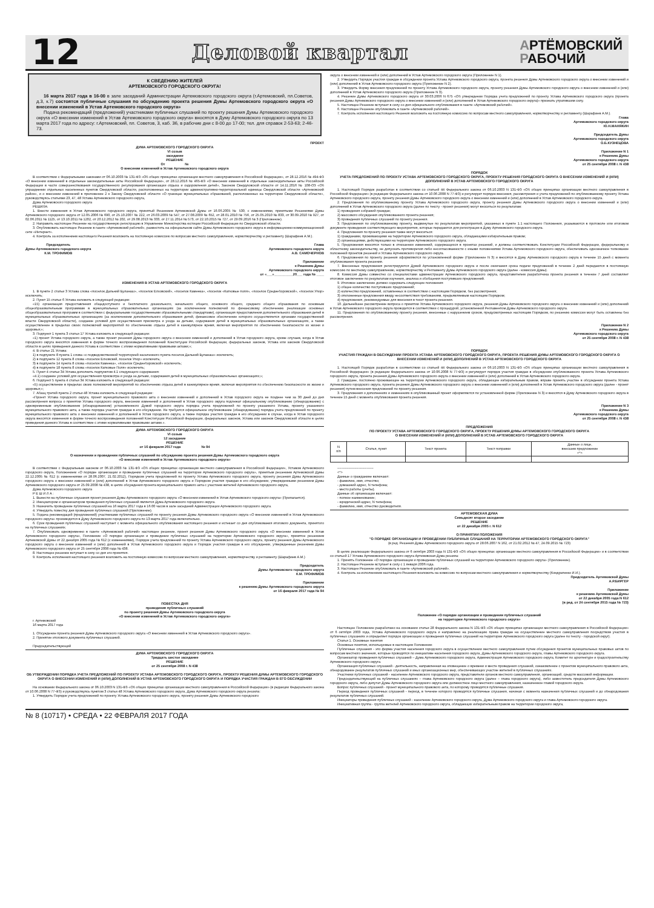12
Деловой квартал
АРТЁМОВСКИЙ
РАБОЧИЙ
К СВЕДЕНИЮ ЖИТЕЛЕЙ
АРТЕМОВСКОГО ГОРОДСКОГО ОКРУГА!
16 марта 2017 года в 16-00 в зале заседаний Администрации Артемовского городского округа (г.Артемовский, пл.Советов, д.3, к.7) состоятся публичные слушания по обсуждению проекта решения Думы Артемовского городского округа «О внесении изменений в Устав Артемовского городского округа»
Подача рекомендаций (предложений) участниками публичных слушаний по проекту решения Думы Артемовского городского округа «О внесении изменений в Устав Артемовского городского округа» вносятся в Думу Артемовского городского округа по 13 марта 2017 года по адресу: г.Артемовский, пл. Советов, 3, каб. 36, в рабочие дни с 8-00 до 17-00; тел. для справок 2-53-63; 2-46-73.
ПРОЕКТ
ДУМА АРТЕМОВСКОГО ГОРОДСКОГО ОКРУГА
VI созыв
заседание
РЕШЕНИЕ
От №
О внесении изменений в Устав Артемовского городского округа
В соответствии с Федеральными законами от 06.10.2003 № 131-ФЗ «Об общих принципах организации местного самоуправления в Российской Федерации», от 28.12.2016 № 494-ФЗ «О внесении изменений в отдельные законодательные акты Российской Федерации», от 28.12.2016 № 465-ФЗ «О внесении изменений в отдельные законодательные акты Российской Федерации в части совершенствования государственного регулирования организации отдыха и оздоровления детей», Законом Свердловской области от 14.11.2016 № 108-ОЗ «Об упразднении отдельных населенных пунктов Свердловской области, расположенных на территории административно-территориальной единицы Свердловской области «Артемовский район», и о внесении изменений в приложение 2 к Закону Свердловской области «О границах муниципальных образований, расположенных на территории Свердловской области», руководствуясь статьями 23, 47, 48 Устава Артемовского городского округа,
Дума Артемовского городского округа
РЕШИЛА:
1. Внести изменения в Устав Артемовского городского округа, принятый Решением Артемовской Думы от 16.06.2005 № 530, с изменениями, принятыми Решениями Думы Артемовского городского округа от 12.05.2006 № 690, от 25.10.2007 № 222, от 26.03.2009 № 547, от 27.08.2009 № 652, от 28.01.2010 № 756, от 25.05.2010 № 833, от 30.09.2010 № 927, от 02.06.2011 № 1125, от 13.10.2011 № 1202, от 20.12.2012 № 202, от 29.08.2013 № 333, от 27.11.2014 № 573, от 22.10.2015 № 727, от 29.09.2016 № 3 (Приложение).
2. Направить настоящее Решение на государственную регистрацию в Управление Министерства юстиции Российской Федерации по Свердловской области.
3. Опубликовать настоящее Решение в газете «Артемовский рабочий», разместить на официальном сайте Думы Артемовского городского округа в информационно-коммуникационной сети «Интернет».
4. Контроль за исполнением настоящего Решения возложить на постоянную комиссию по вопросам местного самоуправления, нормотворчеству и регламенту (Шарафиев А.М.).
Председатель
Думы Артемовского городского округа
К.М. ТРОФИМОВ
Глава
Артемовского городского округа
А.В. САМОЧЕРНОВ
Приложение
к Решению Думы
Артемовского городского округа
от «___»__________20___ года № ____
ИЗМЕНЕНИЯ В УСТАВ АРТЕМОВСКОГО ГОРОДСКОГО ОКРУГА
1. В пункте 2 статьи 3 Устава слова «поселок Дальний Буланаш», «поселок Елховский», «поселок Каменка», «поселок «Катковые поля», «поселок Среднеборовской», «поселок Упор» исключить;
2. Пункт 15 статьи 6 Устава изложить в следующей редакции:
«15) организация предоставления общедоступного и бесплатного дошкольного, начального общего, основного общего, среднего общего образования по основным общеобразовательным программам в муниципальных образовательных организациях (за исключением полномочий по финансовому обеспечению реализации основных общеобразовательных программ в соответствии с федеральными государственными образовательными стандартами), организация предоставления дополнительного образования детей в муниципальных образовательных организациях (за исключением дополнительного образования детей, финансовое обеспечение которого осуществляется органами государственной власти Свердловской области), создание условий для осуществления присмотра и ухода за детьми, содержания детей в муниципальных образовательных организациях, а также осуществление в пределах своих полномочий мероприятий по обеспечению отдыха детей в каникулярное время, включая мероприятия по обеспечению безопасности их жизни и здоровья;»;
3. Подпункт 1 пункта 3 статьи 17 Устава изложить в следующей редакции:
«1) проект Устава городского округа, а также проект решения Думы городского округа о внесении изменений и дополнений в Устав городского округа, кроме случаев, когда в Устав городского округа вносятся изменения в форме точного воспроизведения положений Конституции Российской Федерации, федеральных законов, Устава или законов Свердловской области в целях приведения данного Устава в соответствие с этими нормативными правовыми актами;»;
4. В статье 21 Устава:
1) в подпункте 8 пункта 1 слова «с подведомственной территорией населенного пункта поселок Дальний Буланаш» исключить;
2) в подпункте 12 пункта 8 слова «поселок Елховский, поселок Упор» исключить;
3) в подпункте 14 пункта 8 слова «поселок Каменка», «поселок Среднеборовской» исключить;
4) в подпункте 18 пункта 8 слова «поселок Катковые Поля» исключить;
5. Пункт 4 статьи 34 Устава дополнить подпунктом 4.1 следующего содержания:
«4.1) создание условий для осуществления присмотра и ухода за детьми, содержания детей в муниципальных образовательных организациях;»;
6. Подпункт 5 пункта 4 статьи 34 Устава изложить в следующей редакции:
«5) осуществление в пределах своих полномочий мероприятий по обеспечению отдыха детей в каникулярное время, включая мероприятия по обеспечению безопасности их жизни и здоровья;»;
7. Абзац третий пункта 2 статьи 48 Устава изложить в следующей редакции:
«Проект Устава городского округа, проект муниципального правового акта о внесении изменений и дополнений в Устав городского округа не позднее чем за 30 дней до дня рассмотрения вопроса о принятии Устава городского округа, внесении изменений и дополнений в Устав городского округа подлежат официальному опубликованию (обнародованию) с одновременным опубликованием (обнародованием) установленного Думой городского округа порядка учета предложений по проекту указанного Устава, проекту указанного муниципального правового акта, а также порядка участия граждан в его обсуждении. Не требуется официальное опубликование (обнародование) порядка учета предложений по проекту муниципального правового акта о внесении изменений и дополнений в Устав городского округа, а также порядка участия граждан в его обсуждении в случае, когда в Устав городского округа вносятся изменения в форме точного воспроизведения положений Конституции Российской Федерации, федеральных законов, Устава или законов Свердловской области в целях приведения данного Устава в соответствие с этими нормативными правовыми актами.».
ДУМА АРТЕМОВСКОГО ГОРОДСКОГО ОКРУГА
VI созыв
12 заседание
РЕШЕНИЕ
от 16 февраля 2017 года № 94
О назначении и проведении публичных слушаний по обсуждению проекта решения Думы Артемовского городского округа
«О внесении изменений в Устав Артемовского городского округа»
В соответствии с Федеральным законом от 06.10.2003 № 131-ФЗ «Об общих принципах организации местного самоуправления в Российской Федерации», Уставом Артемовского городского округа, Положением «О порядке организации и проведении публичных слушаний на территории Артемовского городского округа», принятым решением Артемовской Думы 22.12.2005 № 612 (с изменениями от 28.06.2007, 21.02.2012), Порядком учета предложений по проекту Устава Артемовского городского округа, проекту решения Думы Артемовского городского округа о внесении изменений и (или) дополнений в Устав Артемовского городского округа и Порядком участия граждан в его обсуждении, утвержденными решением Думы Артемовского городского округа от 25.09.2008 № 438, в целях обсуждения проекта муниципального правого акта с участием жителей Артемовского городского округа,
Дума Артемовского городского округа
Р Е Ш И Л А :
1. Вынести на публичные слушания проект решения Думы Артемовского городского округа «О внесении изменений в Устав Артемовского городского округа» (Прилагается).
2. Инициатором и организатором проведения публичных слушаний является Дума Артемовского городского округа.
3. Назначить проведение публичных слушаний на 16 марта 2017 года в 16.00 часов в зале заседаний Администрации Артемовского городского округа.
4. Утвердить повестку дня проведения публичных слушаний (Приложение).
5. Подача рекомендаций (предложений) участниками публичных слушаний по проекту решения Думы Артемовского городского округа «О внесении изменений в Устав Артемовского городского округа» производится в Думу Артемовского городского округа по 13 марта 2017 года включительно.
6. Срок проведения публичных слушаний наступает с момента официального опубликования настоящего решения и истекает со дня опубликования итогового документа, принятого на публичных слушаниях.
7. Опубликовать одновременно в газете «Артемовский рабочий» настоящее решение, проект решения Думы Артемовского городского округа «О внесении изменений в Устав Артемовского городского округа», Положение «О порядке организации и проведении публичных слушаний на территории Артемовского городского округа», принятое решением Артемовской Думы от 22 декабря 2005 года № 612 (с изменениями), Порядок учета предложений по проекту Устава Артемовского городского округа, проекту решения Думы Артемовского городского округа о внесении изменений и (или) дополнений в Устав Артемовского городского округа и Порядок участия граждан в его обсуждении, утвержденные решением Думы Артемовского городского округа от 25 сентября 2008 года № 438.
8. Настоящее решение вступает в силу со дня его принятия.
9. Контроль исполнения настоящего решения возложить на постоянную комиссию по вопросам местного самоуправления, нормотворчеству и регламенту (Шарафиев А.М.)
Председатель
Думы Артемовского городского округа
К.М. ТРОФИМОВ
Приложение
к решению Думы Артемовского городского округа
от 16 февраля 2017 года № 94
ПОВЕСТКА ДНЯ
проведения публичных слушаний
по проекту решения Думы Артемовского городского округа
«О внесении изменений в Устав Артемовского городского округа»
г. Артемовский
16 марта 2017 года
1. Обсуждение проекта решения Думы Артемовского городского округа «О внесении изменений в Устав Артемовского городского округа».
2. Принятие итогового документа публичных слушаний.
Председательствующий
ДУМА АРТЕМОВСКОГО ГОРОДСКОГО ОКРУГА
Тридцать шестое заседание
РЕШЕНИЕ
от 25 сентября 2008 г. N 438
ОБ УТВЕРЖДЕНИИ ПОРЯДКА УЧЕТА ПРЕДЛОЖЕНИЙ ПО ПРОЕКТУ УСТАВА АРТЕМОВСКОГО ГОРОДСКОГО ОКРУГА, ПРОЕКТУ РЕШЕНИЯ ДУМЫ АРТЕМОВСКОГО ГОРОДСКОГО ОКРУГА О ВНЕСЕНИИ ИЗМЕНЕНИЙ И (ИЛИ) ДОПОЛНЕНИЙ В УСТАВ АРТЕМОВСКОГО ГОРОДСКОГО ОКРУГА И ПОРЯДКА УЧАСТИЯ ГРАЖДАН В ЕГО ОБСУЖДЕНИИ
На основании Федерального закона от 06.10.2003 N 131-ФЗ «Об общих принципах организации местного самоуправления в Российской Федерации» (в редакции Федерального закона от 10.06.2008 N 77-ФЗ) и руководствуясь пунктом 3 статьи 48 Устава Артемовского городского округа, Дума Артемовского городского округа решила:
1. Утвердить Порядок учета предложений по проекту Устава Артемовского городского округа, проекту решения Думы Артемовского городского
округа о внесении изменений и (или) дополнений в Устав Артемовского городского округа (Приложение N 1).
2. Утвердить Порядок участия граждан в обсуждении проекта Устава Артемовского городского округа, проекта решения Думы Артемовского городского округа о внесении изменений и (или) дополнений в Устав Артемовского городского округа (Приложение N 2).
3. Утвердить Форму внесения предложений по проекту Устава Артемовского городского округа, проекту решения Думы Артемовского городского округа о внесении изменений и (или) дополнений в Устав Артемовского городского округа (Приложение N 3).
4. Решение Думы Артемовского городского округа от 30.03.2006 N 675 «Об утверждении Порядка учета предложений по проекту Устава Артемовского городского округа (проекта решения Думы Артемовского городского округа о внесении изменений и (или) дополнений в Устав Артемовского городского округа)» признать утратившим силу.
5. Настоящее Решение вступает в силу со дня официального опубликования в газете «Артемовский рабочий».
6. Настоящее Решение опубликовать в газете «Артемовский рабочий».
7. Контроль исполнения настоящего Решения возложить на постоянную комиссию по вопросам местного самоуправления, нормотворчеству и регламенту (Шарафиев А.М.).
Глава
Артемовского городского округа
Ю.Н.МАНЯКИН
Председатель Думы
Артемовского городского округа
О.Б.КУЗНЕЦОВА
Приложение N 1
к Решению Думы
Артемовского городского округа
от 25 сентября 2008 г. N 438
ПОРЯДОК
УЧЕТА ПРЕДЛОЖЕНИЙ ПО ПРОЕКТУ УСТАВА АРТЕМОВСКОГО ГОРОДСКОГО ОКРУГА, ПРОЕКТУ РЕШЕНИЯ ГОРОДСКОГО ОКРУГА О ВНЕСЕНИИ ИЗМЕНЕНИЙ И (ИЛИ) ДОПОЛНЕНИЙ В УСТАВ АРТЕМОВСКОГО ГОРОДСКОГО ОКРУГА
1. Настоящий Порядок разработан в соответствии со статьей 44 Федерального закона от 06.10.2003 N 131-ФЗ «Об общих принципах организации местного самоуправления в Российской Федерации» (в редакции Федерального закона от 10.06.2008 N 77-ФЗ) и регулирует порядок внесения, рассмотрения и учета предложений по опубликованному проекту Устава Артемовского городского округа, проекту решения Думы Артемовского городского округа о внесении изменений и (или) дополнений в Устав Артемовского городского округа.
2. Предложения по опубликованному проекту Устава Артемовского городского округа, проекту решения Думы Артемовского городского округа о внесении изменений и (или) дополнений в Устав Артемовского городского округа (далее по тексту - проект решения) могут вноситься по результатам:
1) проведения собраний граждан;
2) массового обсуждения опубликованного проекта решения;
3) проведения публичных слушаний по проекту решения.
3. Предложения по опубликованному проекту, выдвинутые по результатам мероприятий, указанных в пункте 1.1 настоящего Положения, указываются в протоколе или итоговом документе проведения соответствующего мероприятия, которые передаются для регистрации в Думу Артемовского городского округа.
4. Предложения по проекту решения также могут вноситься:
1) гражданами, проживающими на территории Артемовского городского округа, обладающими избирательным правом;
2) организациями, действующими на территории Артемовского городского округа.
5. Предложения вносятся только в отношении изменений, содержащихся в проектах решений, и должны соответствовать Конституции Российской Федерации, федеральному и областному законодательству, не допускать противоречия либо несогласованности с иными положениями Устава Артемовского городского округа, обеспечивать однозначное толкование положений проектов решений и Устава Артемовского городского округа.
6. Предложения по проекту решения оформляются по установленной форме (Приложение N 3) и вносятся в Думу Артемовского городского округа в течение 15 дней с момента опубликования проекта решения.
7. Внесенные предложения регистрируются Думой Артемовского городского округа и после окончания срока подачи предложений в течение 2 дней передаются в постоянную комиссию по местному самоуправлению, нормотворчеству и Регламенту Думы Артемовского городского округа (далее - комиссия Думы).
8. Комиссия Думы совместно со специалистами администрации Артемовского городского округа, представителем разработчика проекта решения в течение 7 дней составляет итоговое заключение по результатам изучения, анализа и обобщения поступивших предложений.
9. Итоговое заключение должно содержать следующие положения:
1) общее количество поступивших предложений;
2) количество предложений, оставленных в соответствии с настоящим Порядком, без рассмотрения;
3) отклоненные предложения ввиду несоответствия требованиям, предъявляемым настоящим Порядком;
4) предложения, рекомендуемые для внесения в текст проекта решения.
10. Дальнейшее рассмотрение вопроса о принятии Устава Артемовского городского округа, решения Думы Артемовского городского округа о внесении изменений и (или) дополнений в Устав Артемовского городского округа проводится в соответствии с процедурой, установленной Регламентом Думы Артемовского городского округа.
11. Предложения по опубликованному проекту решения, внесенные с нарушением сроков, предусмотренных настоящим Порядком, по решению комиссии могут быть оставлены без рассмотрения.
Приложение N 2
к Решению Думы
Артемовского городского округа
от 25 сентября 2008 г. N 438
ПОРЯДОК
УЧАСТИЯ ГРАЖДАН В ОБСУЖДЕНИИ ПРОЕКТА УСТАВА АРТЕМОВСКОГО ГОРОДСКОГО ОКРУГА, ПРОЕКТА РЕШЕНИЯ ДУМЫ АРТЕМОВСКОГО ГОРОДСКОГО ОКРУГА О ВНЕСЕНИИ ИЗМЕНЕНИЙ И (ИЛИ) ДОПОЛНЕНИЙ В УСТАВ АРТЕМОВСКОГО ГОРОДСКОГО ОКРУГА
1. Настоящий Порядок разработан в соответствии со статьей 44 Федерального закона от 06.10.2003 N 131-ФЗ «Об общих принципах организации местного самоуправления в Российской Федерации» (в редакции Федерального закона от 10.06.2008 N 77-ФЗ) и регулирует порядок участия граждан в обсуждении опубликованного проекта Устава Артемовского городского округа, проекта решения Думы Артемовского городского округа о внесении изменений и (или) дополнений в Устав Артемовского городского округа.
2. Граждане, постоянно проживающие на территории Артемовского городского округа, обладающие избирательным правом, вправе принять участие в обсуждении проекта Устава Артемовского городского округа, проекта решения Думы Артемовского городского округа о внесении изменений и (или) дополнений в Устав Артемовского городского округа (далее - проект решения) путем внесения предложений по проекту решения.
3. Предложения о дополнениях и изменениях в опубликованный проект оформляются по установленной форме (Приложение N 3) и вносятся в Думу Артемовского городского округа в течение 15 дней с момента опубликования проекта решения.
Приложение N 3
к Решению Думы
Артемовского городского округа
от 25 сентября 2008 г. N 438
ПРЕДЛОЖЕНИЯ
ПО ПРОЕКТУ УСТАВА АРТЕМОВСКОГО ГОРОДСКОГО ОКРУГА, ПРОЕКТУ РЕШЕНИЯ ДУМЫ АРТЕМОВСКОГО ГОРОДСКОГО ОКРУГА
О ВНЕСЕНИИ ИЗМЕНЕНИЙ И (ИЛИ) ДОПОЛНЕНИЙ В УСТАВ АРТЕМОВСКОГО ГОРОДСКОГО ОКРУГА
| N п/п | Статья, пункт | Текст проекта | Текст поправки | Данные о лице, внесшем предложение <*> |
| --- | --- | --- | --- | --- |
--------------------------------
<*>
Данные о гражданине включают:
- фамилию, имя, отчество;
- домашний адрес, N телефона;
- место работы (учебы).
Данные об организации включают:
- полное наименование;
- юридический адрес, N телефона;
- фамилию, имя, отчество руководителя.
АРТЕМОВСКАЯ ДУМА
Семьдесят второе заседание
РЕШЕНИЕ
от 22 декабря 2005 г. N 612
О ПРИНЯТИИ ПОЛОЖЕНИЯ
"О ПОРЯДКЕ ОРГАНИЗАЦИИ И ПРОВЕДЕНИИ ПУБЛИЧНЫХ СЛУШАНИЙ НА ТЕРРИТОРИИ АРТЕМОВСКОГО ГОРОДСКОГО ОКРУГА"
(в ред. Решения Думы Артемовского городского округа от 28.06.2007 N 162, от 21.02.2012 № 47, 24.09.2015 № 723)
В целях реализации Федерального закона от 6 октября 2003 года N 131-ФЗ «Об общих принципах организации местного самоуправления в Российской Федерации» и в соответствии со статьей 17 Устава Артемовского городского округа Артемовская Дума решила:
1. Принять Положение «О порядке организации и проведении публичных слушаний на территории Артемовского городского округа» (Приложение).
2. Настоящее Решение вступает в силу с 1 января 2006 года.
3. Настоящее Решение опубликовать в газете «Артемовский рабочий».
4. Контроль за исполнением настоящего Решения возложить на комиссию по вопросам местного самоуправления и нормотворчеству (Кондратенко И.И.).
Председатель Артемовской Думы
А.Р.БИРГЕР
Приложение
к решению Артемовской Думы
от 22 декабря 2005 года N 612
(в ред. от 24 сентября 2015 года № 723)
Положение «О порядке организации и проведении публичных слушаний
на территории Артемовского городского округа»
Настоящее Положение разработано на основании статьи 28 Федерального закона N 131-ФЗ «Об общих принципах организации местного самоуправления в Российской Федерации» от 6 октября 2003 года, Устава Артемовского городского округа и направлено на реализацию права граждан на осуществление местного самоуправления посредством участия в публичных слушаниях и определяет порядок организации и проведения публичных слушаний на территории Артемовского городского округа (далее по тексту - городской округ).
Статья 1. Основные понятия
Основные понятия, используемые в настоящем Положении:
Публичные слушания - это форма участия населения городского округа в осуществлении местного самоуправления путем обсуждения проектов муниципальных правовых актов по вопросам местного значения, которые проводятся по инициативе населения городского округа, Думы Артемовского городского округа, главы Артемовского городского округа.
Организатор проведения публичных слушаний – Дума Артемовского городского округа, Администрация Артемовского городского округа, Комитет по архитектуре и градостроительству Артемовского городского округа.
Организация публичных слушаний - деятельность, направленная на оповещение о времени и месте проведения слушаний, ознакомление с проектом муниципального правового акта, обнародование результатов публичных слушаний и иных организационных мер, обеспечивающих участие жителей в публичных слушаниях.
Участники публичных слушаний - население Артемовского городского округа, представители органов местного самоуправления, организаций, средств массовой информации.
Председательствующий на публичных слушаниях – глава Артемовского городского округа (далее – глава городского округа), либо заместитель председателя Думы Артемовского городского округа, либо депутат Думы Артемовского городского округа или должностное лицо местного самоуправления, назначенное главой городского округа.
Вопрос публичных слушаний - проект муниципального правового акта, по которому проводятся публичные слушания.
Период проведения публичных слушаний - период, в течение которого проводятся публичные слушания, начиная с момента назначения публичных слушаний и до обнародования результатов публичных слушаний.
Инициаторы проведения публичных слушаний - население Артемовского городского округа, Дума Артемовского городского округа и глава Артемовского городского округа.
Инициативная группа - группа жителей Артемовского городского округа, обладающих избирательным правом на территории городского округа,
№ 8 (10717) • СРЕДА • 22 ФЕВРАЛЯ 2017 ГОДА